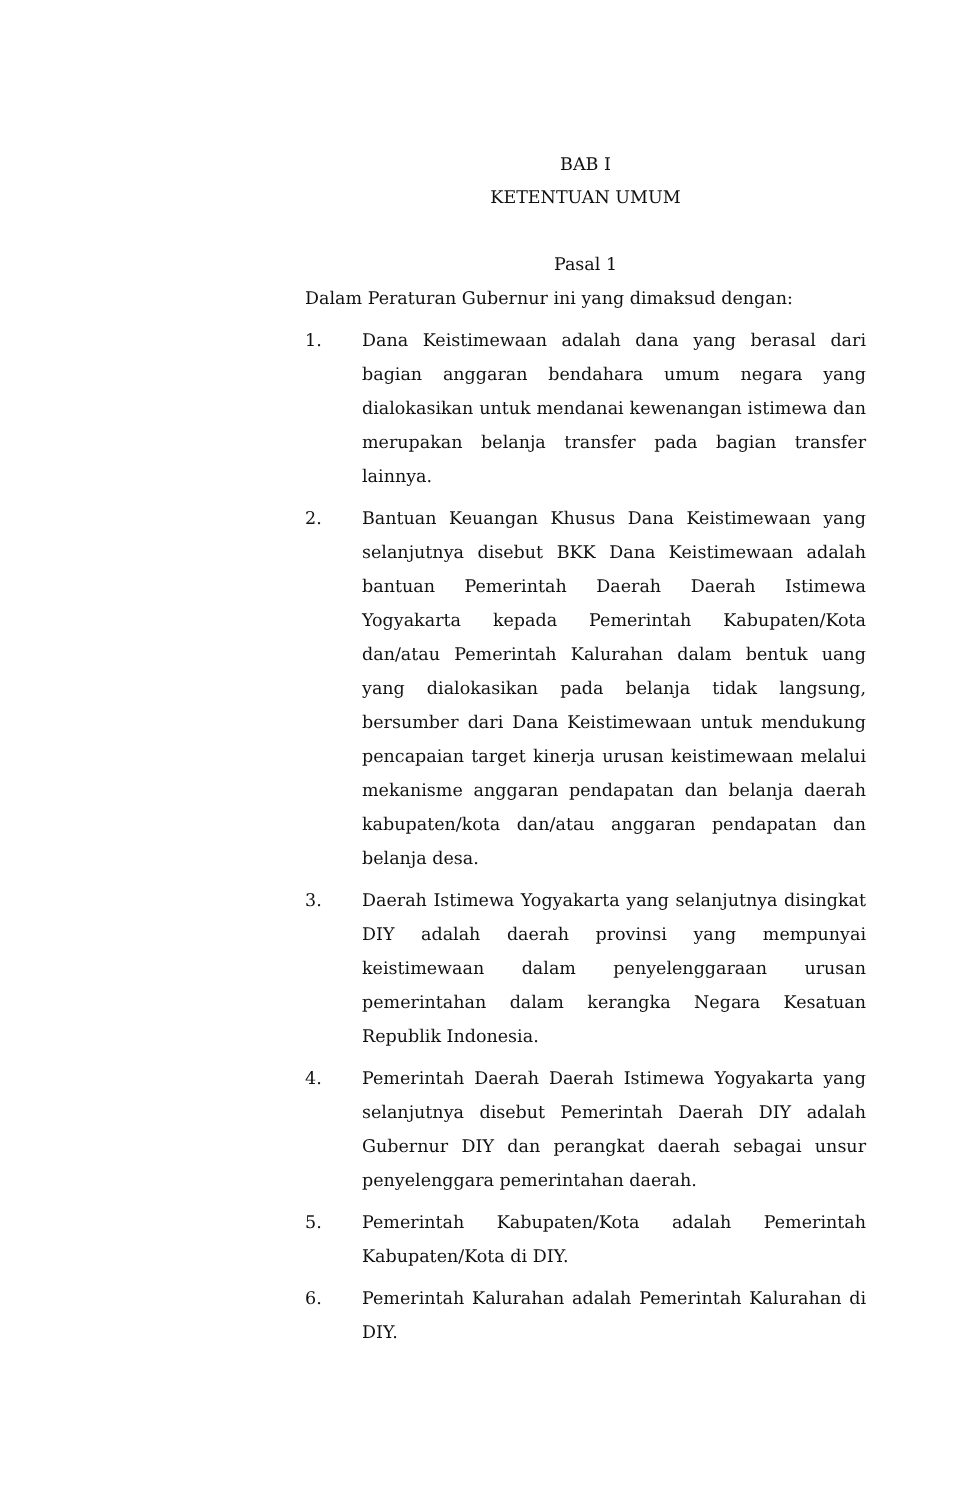BAB I
KETENTUAN UMUM
Pasal 1
Dalam Peraturan Gubernur ini yang dimaksud dengan:
1. Dana Keistimewaan adalah dana yang berasal dari bagian anggaran bendahara umum negara yang dialokasikan untuk mendanai kewenangan istimewa dan merupakan belanja transfer pada bagian transfer lainnya.
2. Bantuan Keuangan Khusus Dana Keistimewaan yang selanjutnya disebut BKK Dana Keistimewaan adalah bantuan Pemerintah Daerah Daerah Istimewa Yogyakarta kepada Pemerintah Kabupaten/Kota dan/atau Pemerintah Kalurahan dalam bentuk uang yang dialokasikan pada belanja tidak langsung, bersumber dari Dana Keistimewaan untuk mendukung pencapaian target kinerja urusan keistimewaan melalui mekanisme anggaran pendapatan dan belanja daerah kabupaten/kota dan/atau anggaran pendapatan dan belanja desa.
3. Daerah Istimewa Yogyakarta yang selanjutnya disingkat DIY adalah daerah provinsi yang mempunyai keistimewaan dalam penyelenggaraan urusan pemerintahan dalam kerangka Negara Kesatuan Republik Indonesia.
4. Pemerintah Daerah Daerah Istimewa Yogyakarta yang selanjutnya disebut Pemerintah Daerah DIY adalah Gubernur DIY dan perangkat daerah sebagai unsur penyelenggara pemerintahan daerah.
5. Pemerintah Kabupaten/Kota adalah Pemerintah Kabupaten/Kota di DIY.
6. Pemerintah Kalurahan adalah Pemerintah Kalurahan di DIY.